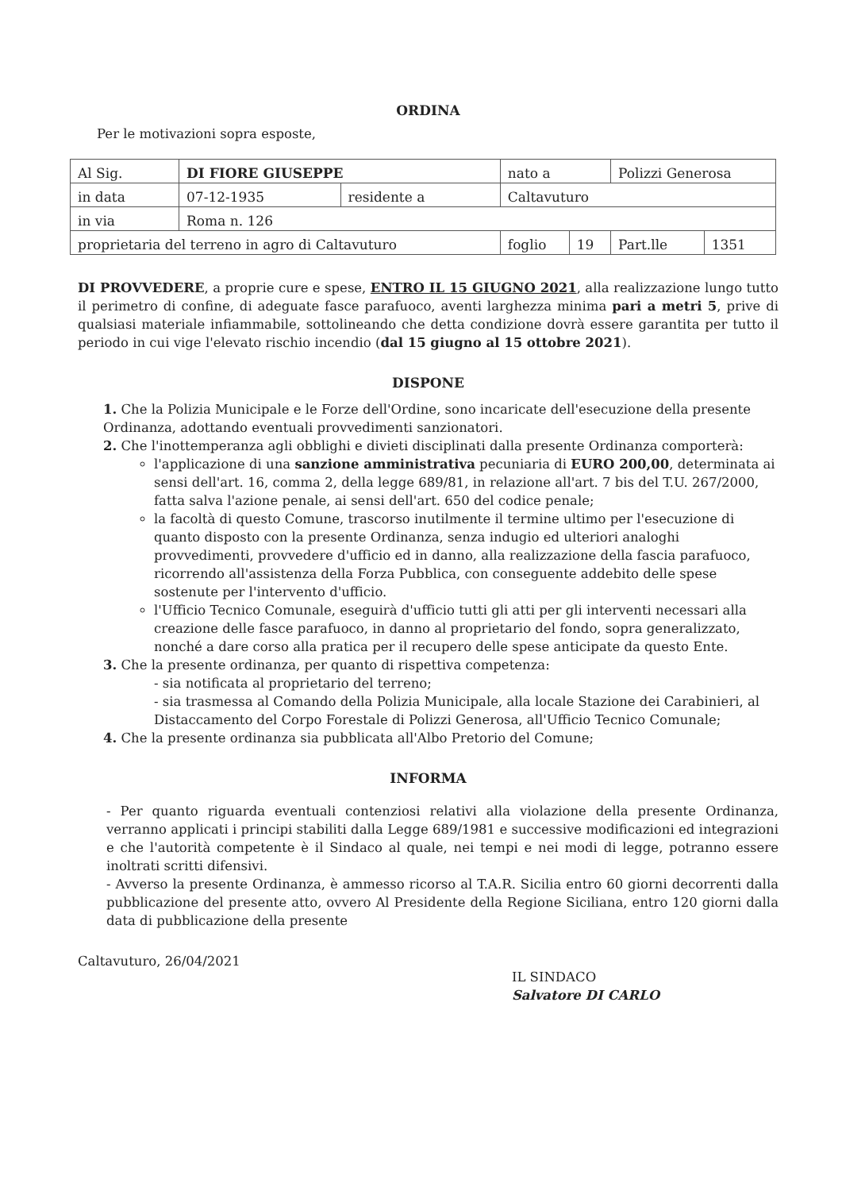ORDINA
Per le motivazioni sopra esposte,
| Al Sig. | DI FIORE GIUSEPPE | | nato a | | Polizzi Generosa | |
| in data | 07-12-1935 | residente a | Caltavuturo | | | |
| in via | Roma n. 126 | | | | | |
| proprietaria del terreno in agro di Caltavuturo | | | foglio | 19 | Part.lle | 1351 |
DI PROVVEDERE, a proprie cure e spese, ENTRO IL 15 GIUGNO 2021, alla realizzazione lungo tutto il perimetro di confine, di adeguate fasce parafuoco, aventi larghezza minima pari a metri 5, prive di qualsiasi materiale infiammabile, sottolineando che detta condizione dovrà essere garantita per tutto il periodo in cui vige l'elevato rischio incendio (dal 15 giugno al 15 ottobre 2021).
DISPONE
1. Che la Polizia Municipale e le Forze dell'Ordine, sono incaricate dell'esecuzione della presente Ordinanza, adottando eventuali provvedimenti sanzionatori.
2. Che l'inottemperanza agli obblighi e divieti disciplinati dalla presente Ordinanza comporterà:
l'applicazione di una sanzione amministrativa pecuniaria di EURO 200,00, determinata ai sensi dell'art. 16, comma 2, della legge 689/81, in relazione all'art. 7 bis del T.U. 267/2000, fatta salva l'azione penale, ai sensi dell'art. 650 del codice penale;
la facoltà di questo Comune, trascorso inutilmente il termine ultimo per l'esecuzione di quanto disposto con la presente Ordinanza, senza indugio ed ulteriori analoghi provvedimenti, provvedere d'ufficio ed in danno, alla realizzazione della fascia parafuoco, ricorrendo all'assistenza della Forza Pubblica, con conseguente addebito delle spese sostenute per l'intervento d'ufficio.
l'Ufficio Tecnico Comunale, eseguirà d'ufficio tutti gli atti per gli interventi necessari alla creazione delle fasce parafuoco, in danno al proprietario del fondo, sopra generalizzato, nonché a dare corso alla pratica per il recupero delle spese anticipate da questo Ente.
3. Che la presente ordinanza, per quanto di rispettiva competenza:
- sia notificata al proprietario del terreno;
- sia trasmessa al Comando della Polizia Municipale, alla locale Stazione dei Carabinieri, al Distaccamento del Corpo Forestale di Polizzi Generosa, all'Ufficio Tecnico Comunale;
4. Che la presente ordinanza sia pubblicata all'Albo Pretorio del Comune;
INFORMA
- Per quanto riguarda eventuali contenziosi relativi alla violazione della presente Ordinanza, verranno applicati i principi stabiliti dalla Legge 689/1981 e successive modificazioni ed integrazioni e che l'autorità competente è il Sindaco al quale, nei tempi e nei modi di legge, potranno essere inoltrati scritti difensivi.
- Avverso la presente Ordinanza, è ammesso ricorso al T.A.R. Sicilia entro 60 giorni decorrenti dalla pubblicazione del presente atto, ovvero Al Presidente della Regione Siciliana, entro 120 giorni dalla data di pubblicazione della presente
Caltavuturo, 26/04/2021
IL SINDACO
Salvatore DI CARLO